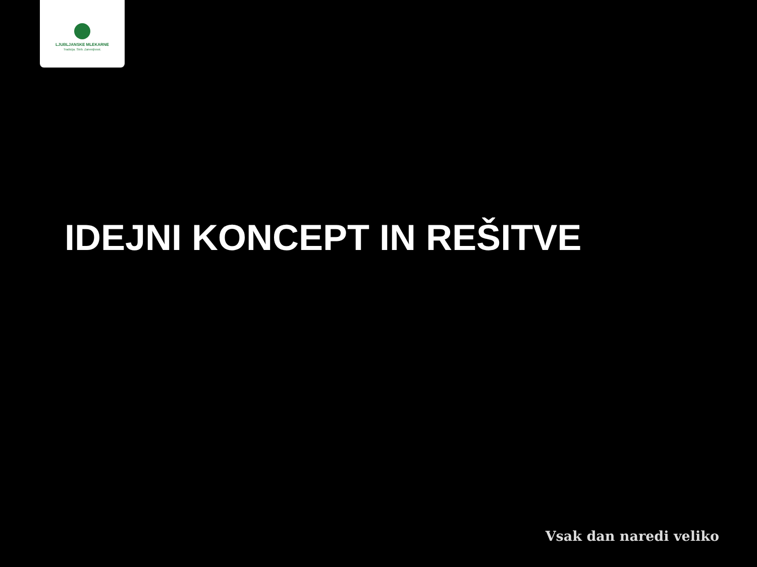LJUBLJANSKE MLEKARNE
Tradicija. Skrb. Zanesljivost.
IDEJNI KONCEPT IN REŠITVE
Vsak dan naredi veliko